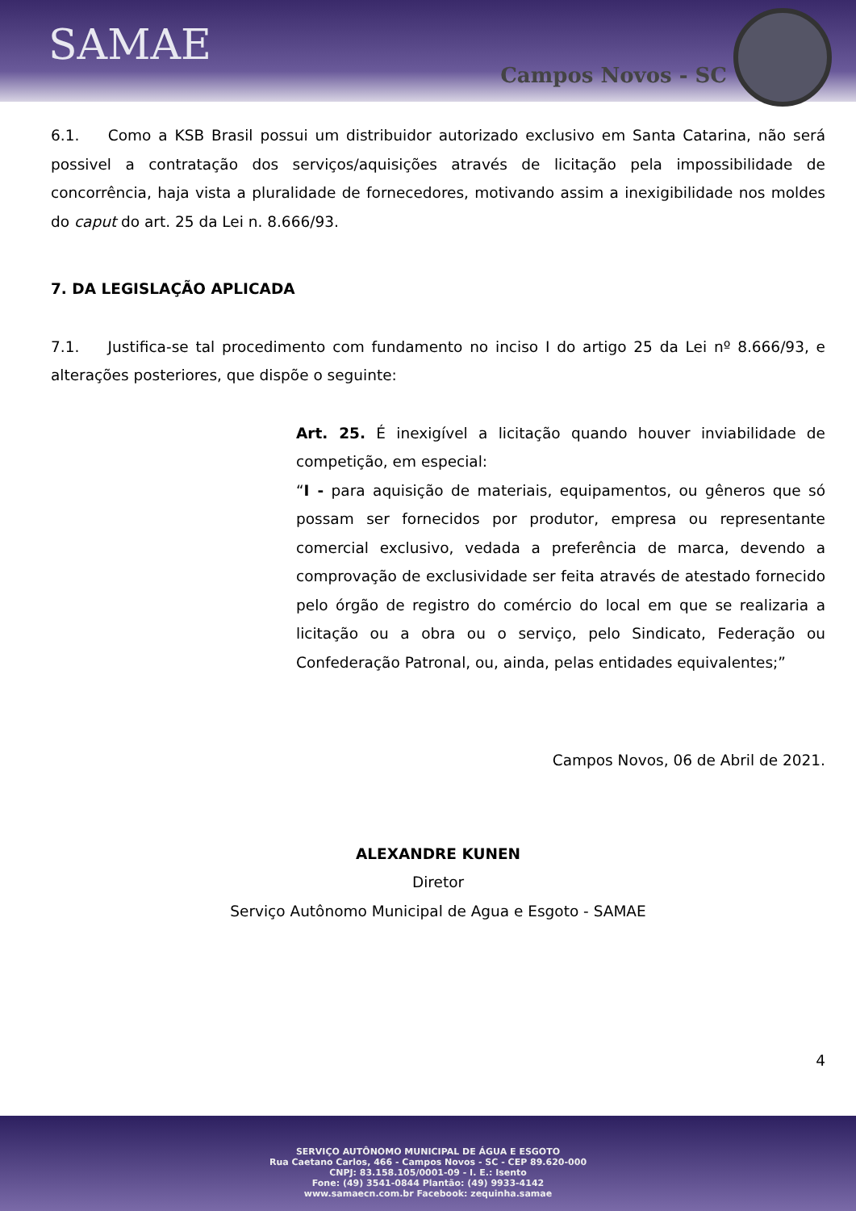SAMAE
Campos Novos - SC
6.1. Como a KSB Brasil possui um distribuidor autorizado exclusivo em Santa Catarina, não será possivel a contratação dos serviços/aquisições através de licitação pela impossibilidade de concorrência, haja vista a pluralidade de fornecedores, motivando assim a inexigibilidade nos moldes do caput do art. 25 da Lei n. 8.666/93.
7. DA LEGISLAÇÃO APLICADA
7.1. Justifica-se tal procedimento com fundamento no inciso I do artigo 25 da Lei nº 8.666/93, e alterações posteriores, que dispõe o seguinte:
Art. 25. É inexigível a licitação quando houver inviabilidade de competição, em especial:
“I - para aquisição de materiais, equipamentos, ou gêneros que só possam ser fornecidos por produtor, empresa ou representante comercial exclusivo, vedada a preferência de marca, devendo a comprovação de exclusividade ser feita através de atestado fornecido pelo órgão de registro do comércio do local em que se realizaria a licitação ou a obra ou o serviço, pelo Sindicato, Federação ou Confederação Patronal, ou, ainda, pelas entidades equivalentes;”
Campos Novos, 06 de Abril de 2021.
ALEXANDRE KUNEN
Diretor
Serviço Autônomo Municipal de Agua e Esgoto - SAMAE
4
SERVIÇO AUTÔNOMO MUNICIPAL DE ÁGUA E ESGOTO
Rua Caetano Carlos, 466 - Campos Novos - SC - CEP 89.620-000
CNPJ: 83.158.105/0001-09 - I. E.: Isento
Fone: (49) 3541-0844 Plantão: (49) 9933-4142
www.samaecn.com.br Facebook: zequinha.samae